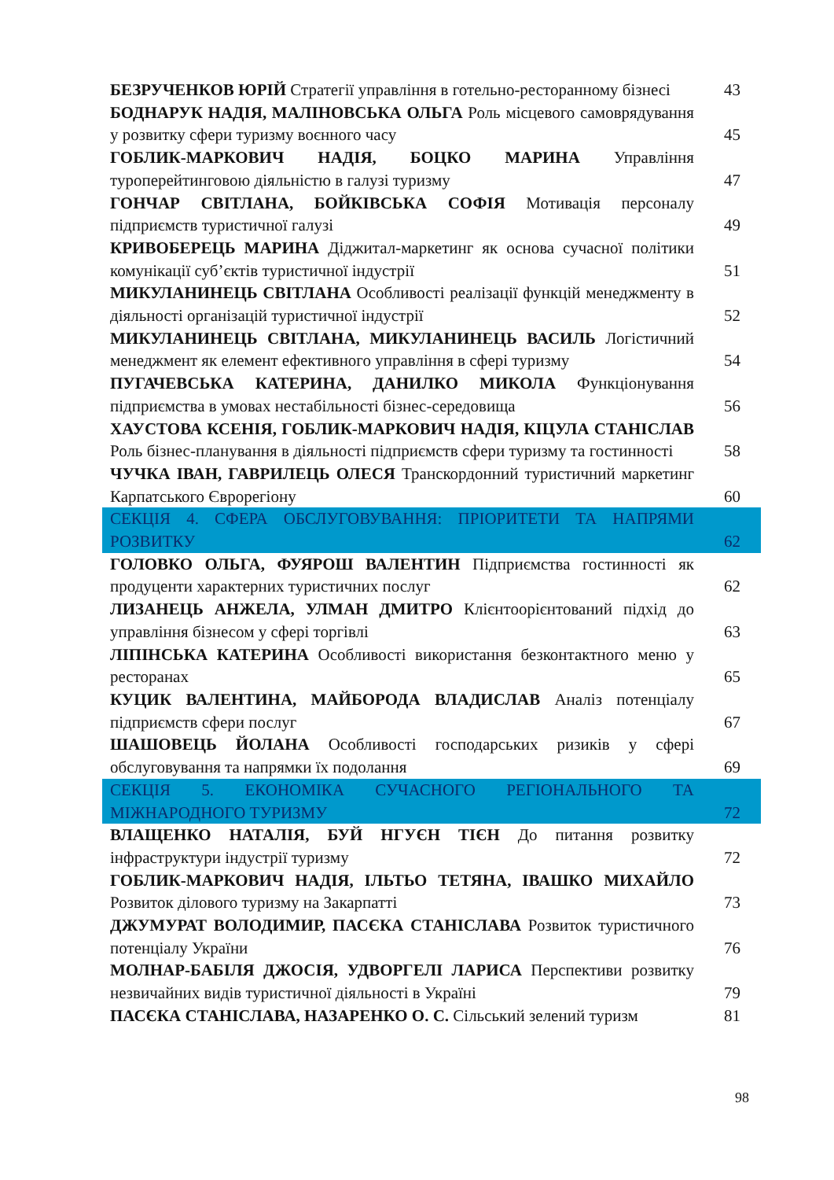БЕЗРУЧЕНКОВ ЮРІЙ Стратегії управління в готельно-ресторанному бізнесі
43
БОДНАРУК НАДІЯ, МАЛІНОВСЬКА ОЛЬГА Роль місцевого самоврядування у розвитку сфери туризму воєнного часу
45
ГОБЛИК-МАРКОВИЧ НАДІЯ, БОЦКО МАРИНА Управління туроперейтинговою діяльністю в галузі туризму
47
ГОНЧАР СВІТЛАНА, БОЙКІВСЬКА СОФІЯ Мотивація персоналу підприємств туристичної галузі
49
КРИВОБЕРЕЦЬ МАРИНА Діджитал-маркетинг як основа сучасної політики комунікації суб’єктів туристичної індустрії
51
МИКУЛАНИНЕЦЬ СВІТЛАНА Особливості реалізації функцій менеджменту в діяльності організацій туристичної індустрії
52
МИКУЛАНИНЕЦЬ СВІТЛАНА, МИКУЛАНИНЕЦЬ ВАСИЛЬ Логістичний менеджмент як елемент ефективного управління в сфері туризму
54
ПУГАЧЕВСЬКА КАТЕРИНА, ДАНИЛКО МИКОЛА Функціонування підприємства в умовах нестабільності бізнес-середовища
56
ХАУСТОВА КСЕНІЯ, ГОБЛИК-МАРКОВИЧ НАДІЯ, КІЦУЛА СТАНІСЛАВ Роль бізнес-планування в діяльності підприємств сфери туризму та гостинності
58
ЧУЧКА ІВАН, ГАВРИЛЕЦЬ ОЛЕСЯ Транскордонний туристичний маркетинг Карпатського Єврорегіону
60
СЕКЦІЯ 4. СФЕРА ОБСЛУГОВУВАННЯ: ПРІОРИТЕТИ ТА НАПРЯМИ РОЗВИТКУ
62
ГОЛОВКО ОЛЬГА, ФУЯРОШ ВАЛЕНТИН Підприємства гостинності як продуценти характерних туристичних послуг
62
ЛИЗАНЕЦЬ АНЖЕЛА, УЛМАН ДМИТРО Клієнтоорієнтований підхід до управління бізнесом у сфері торгівлі
63
ЛІПІНСЬКА КАТЕРИНА Особливості використання безконтактного меню у ресторанах
65
КУЦИК ВАЛЕНТИНА, МАЙБОРОДА ВЛАДИСЛАВ Аналіз потенціалу підприємств сфери послуг
67
ШАШОВЕЦЬ ЙОЛАНА Особливості господарських ризиків у сфері обслуговування та напрямки їх подолання
69
СЕКЦІЯ 5. ЕКОНОМІКА СУЧАСНОГО РЕГІОНАЛЬНОГО ТА МІЖНАРОДНОГО ТУРИЗМУ
72
ВЛАЩЕНКО НАТАЛІЯ, БУЙ НГУЄН ТІЄН До питання розвитку інфраструктури індустрії туризму
72
ГОБЛИК-МАРКОВИЧ НАДІЯ, ІЛЬТЬО ТЕТЯНА, ІВАШКО МИХАЙЛО Розвиток ділового туризму на Закарпатті
73
ДЖУМУРАТ ВОЛОДИМИР, ПАСЄКА СТАНІСЛАВА Розвиток туристичного потенціалу України
76
МОЛНАР-БАБІЛЯ ДЖОСІЯ, УДВОРГЕЛІ ЛАРИСА Перспективи розвитку незвичайних видів туристичної діяльності в Україні
79
ПАСЄКА СТАНІСЛАВА, НАЗАРЕНКО О. С. Сільський зелений туризм
81
98